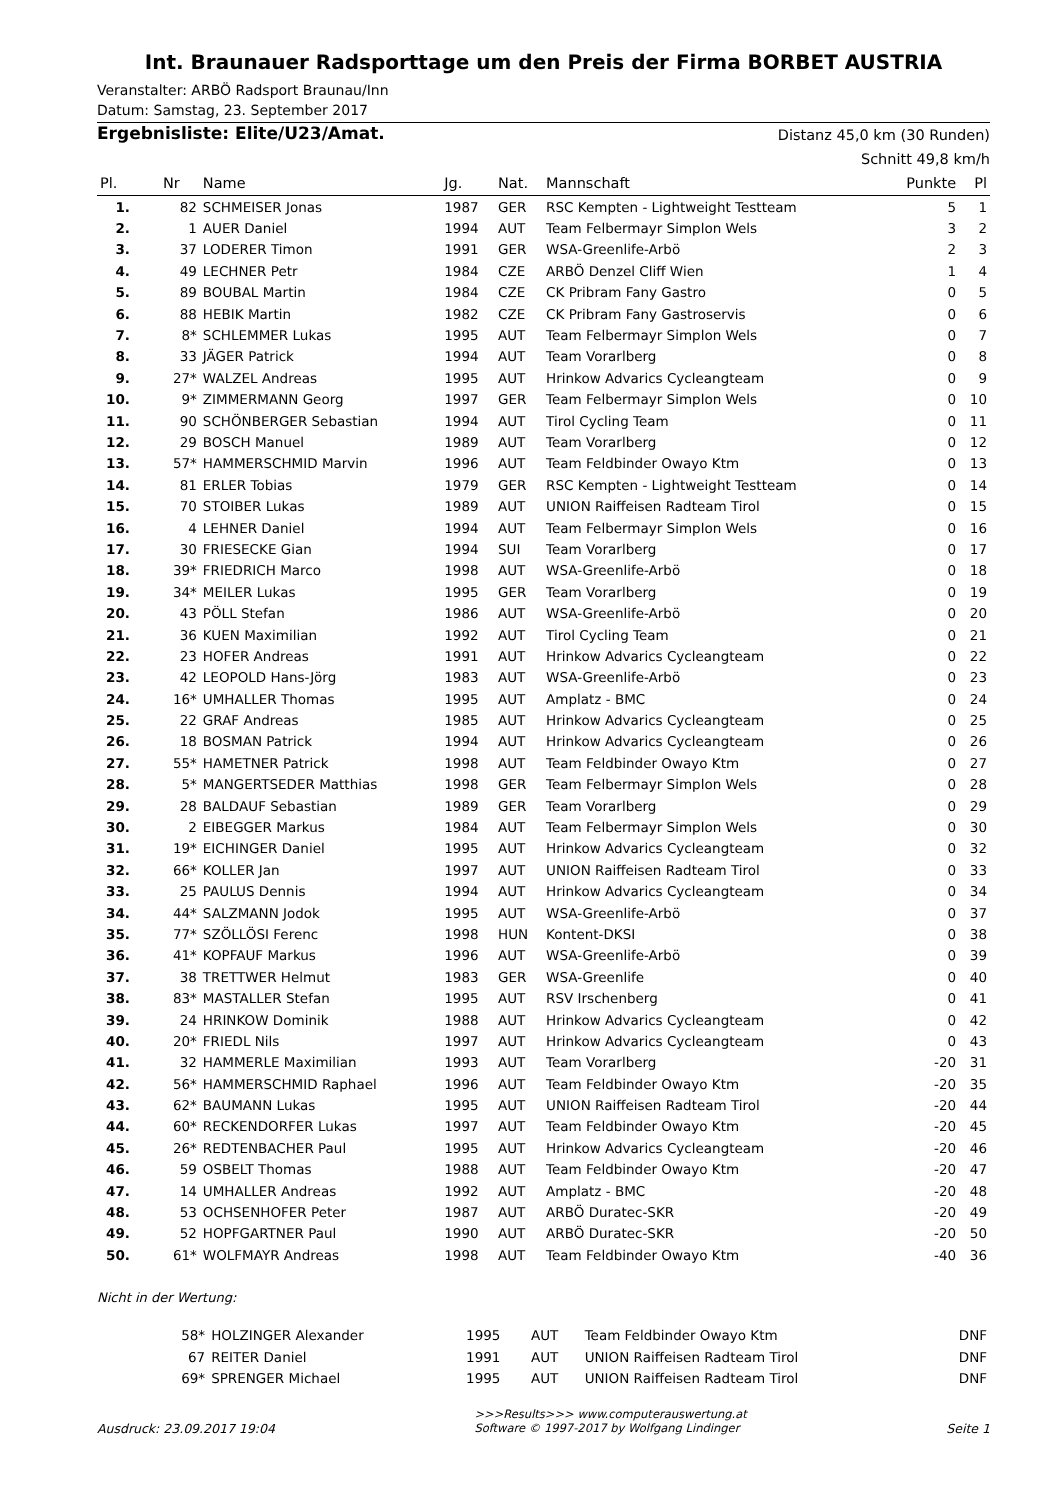Int. Braunauer Radsporttage um den Preis der Firma BORBET AUSTRIA
Veranstalter: ARBÖ Radsport Braunau/Inn
Datum: Samstag, 23. September 2017
Ergebnisliste: Elite/U23/Amat.
Distanz 45,0 km (30 Runden)
Schnitt 49,8 km/h
| Pl. | Nr | Name | Jg. | Nat. | Mannschaft | Punkte | Pl |
| --- | --- | --- | --- | --- | --- | --- | --- |
| 1. | 82 | SCHMEISER Jonas | 1987 | GER | RSC Kempten - Lightweight Testteam | 5 | 1 |
| 2. | 1 | AUER Daniel | 1994 | AUT | Team Felbermayr Simplon Wels | 3 | 2 |
| 3. | 37 | LODERER Timon | 1991 | GER | WSA-Greenlife-Arbö | 2 | 3 |
| 4. | 49 | LECHNER Petr | 1984 | CZE | ARBÖ Denzel Cliff Wien | 1 | 4 |
| 5. | 89 | BOUBAL Martin | 1984 | CZE | CK Pribram Fany Gastro | 0 | 5 |
| 6. | 88 | HEBIK Martin | 1982 | CZE | CK Pribram Fany Gastroservis | 0 | 6 |
| 7. | 8* | SCHLEMMER Lukas | 1995 | AUT | Team Felbermayr Simplon Wels | 0 | 7 |
| 8. | 33 | JÄGER Patrick | 1994 | AUT | Team Vorarlberg | 0 | 8 |
| 9. | 27* | WALZEL Andreas | 1995 | AUT | Hrinkow Advarics Cycleangteam | 0 | 9 |
| 10. | 9* | ZIMMERMANN Georg | 1997 | GER | Team Felbermayr Simplon Wels | 0 | 10 |
| 11. | 90 | SCHÖNBERGER Sebastian | 1994 | AUT | Tirol Cycling Team | 0 | 11 |
| 12. | 29 | BOSCH Manuel | 1989 | AUT | Team Vorarlberg | 0 | 12 |
| 13. | 57* | HAMMERSCHMID Marvin | 1996 | AUT | Team Feldbinder Owayo Ktm | 0 | 13 |
| 14. | 81 | ERLER Tobias | 1979 | GER | RSC Kempten - Lightweight Testteam | 0 | 14 |
| 15. | 70 | STOIBER Lukas | 1989 | AUT | UNION Raiffeisen Radteam Tirol | 0 | 15 |
| 16. | 4 | LEHNER Daniel | 1994 | AUT | Team Felbermayr Simplon Wels | 0 | 16 |
| 17. | 30 | FRIESECKE Gian | 1994 | SUI | Team Vorarlberg | 0 | 17 |
| 18. | 39* | FRIEDRICH Marco | 1998 | AUT | WSA-Greenlife-Arbö | 0 | 18 |
| 19. | 34* | MEILER Lukas | 1995 | GER | Team Vorarlberg | 0 | 19 |
| 20. | 43 | PÖLL Stefan | 1986 | AUT | WSA-Greenlife-Arbö | 0 | 20 |
| 21. | 36 | KUEN Maximilian | 1992 | AUT | Tirol Cycling Team | 0 | 21 |
| 22. | 23 | HOFER Andreas | 1991 | AUT | Hrinkow Advarics Cycleangteam | 0 | 22 |
| 23. | 42 | LEOPOLD Hans-Jörg | 1983 | AUT | WSA-Greenlife-Arbö | 0 | 23 |
| 24. | 16* | UMHALLER Thomas | 1995 | AUT | Amplatz - BMC | 0 | 24 |
| 25. | 22 | GRAF Andreas | 1985 | AUT | Hrinkow Advarics Cycleangteam | 0 | 25 |
| 26. | 18 | BOSMAN Patrick | 1994 | AUT | Hrinkow Advarics Cycleangteam | 0 | 26 |
| 27. | 55* | HAMETNER Patrick | 1998 | AUT | Team Feldbinder Owayo Ktm | 0 | 27 |
| 28. | 5* | MANGERTSEDER Matthias | 1998 | GER | Team Felbermayr Simplon Wels | 0 | 28 |
| 29. | 28 | BALDAUF Sebastian | 1989 | GER | Team Vorarlberg | 0 | 29 |
| 30. | 2 | EIBEGGER Markus | 1984 | AUT | Team Felbermayr Simplon Wels | 0 | 30 |
| 31. | 19* | EICHINGER Daniel | 1995 | AUT | Hrinkow Advarics Cycleangteam | 0 | 32 |
| 32. | 66* | KOLLER Jan | 1997 | AUT | UNION Raiffeisen Radteam Tirol | 0 | 33 |
| 33. | 25 | PAULUS Dennis | 1994 | AUT | Hrinkow Advarics Cycleangteam | 0 | 34 |
| 34. | 44* | SALZMANN Jodok | 1995 | AUT | WSA-Greenlife-Arbö | 0 | 37 |
| 35. | 77* | SZÖLLÖSI Ferenc | 1998 | HUN | Kontent-DKSI | 0 | 38 |
| 36. | 41* | KOPFAUF Markus | 1996 | AUT | WSA-Greenlife-Arbö | 0 | 39 |
| 37. | 38 | TRETTWER Helmut | 1983 | GER | WSA-Greenlife | 0 | 40 |
| 38. | 83* | MASTALLER Stefan | 1995 | AUT | RSV Irschenberg | 0 | 41 |
| 39. | 24 | HRINKOW Dominik | 1988 | AUT | Hrinkow Advarics Cycleangteam | 0 | 42 |
| 40. | 20* | FRIEDL Nils | 1997 | AUT | Hrinkow Advarics Cycleangteam | 0 | 43 |
| 41. | 32 | HAMMERLE Maximilian | 1993 | AUT | Team Vorarlberg | -20 | 31 |
| 42. | 56* | HAMMERSCHMID Raphael | 1996 | AUT | Team Feldbinder Owayo Ktm | -20 | 35 |
| 43. | 62* | BAUMANN Lukas | 1995 | AUT | UNION Raiffeisen Radteam Tirol | -20 | 44 |
| 44. | 60* | RECKENDORFER Lukas | 1997 | AUT | Team Feldbinder Owayo Ktm | -20 | 45 |
| 45. | 26* | REDTENBACHER Paul | 1995 | AUT | Hrinkow Advarics Cycleangteam | -20 | 46 |
| 46. | 59 | OSBELT Thomas | 1988 | AUT | Team Feldbinder Owayo Ktm | -20 | 47 |
| 47. | 14 | UMHALLER Andreas | 1992 | AUT | Amplatz - BMC | -20 | 48 |
| 48. | 53 | OCHSENHOFER Peter | 1987 | AUT | ARBÖ Duratec-SKR | -20 | 49 |
| 49. | 52 | HOPFGARTNER Paul | 1990 | AUT | ARBÖ Duratec-SKR | -20 | 50 |
| 50. | 61* | WOLFMAYR Andreas | 1998 | AUT | Team Feldbinder Owayo Ktm | -40 | 36 |
Nicht in der Wertung:
| | 58* | HOLZINGER Alexander | 1995 | AUT | Team Feldbinder Owayo Ktm | DNF |
| | 67 | REITER Daniel | 1991 | AUT | UNION Raiffeisen Radteam Tirol | DNF |
| | 69* | SPRENGER Michael | 1995 | AUT | UNION Raiffeisen Radteam Tirol | DNF |
Ausdruck: 23.09.2017 19:04 >>>Results>>> www.computerauswertung.at
Software © 1997-2017 by Wolfgang Lindinger Seite 1